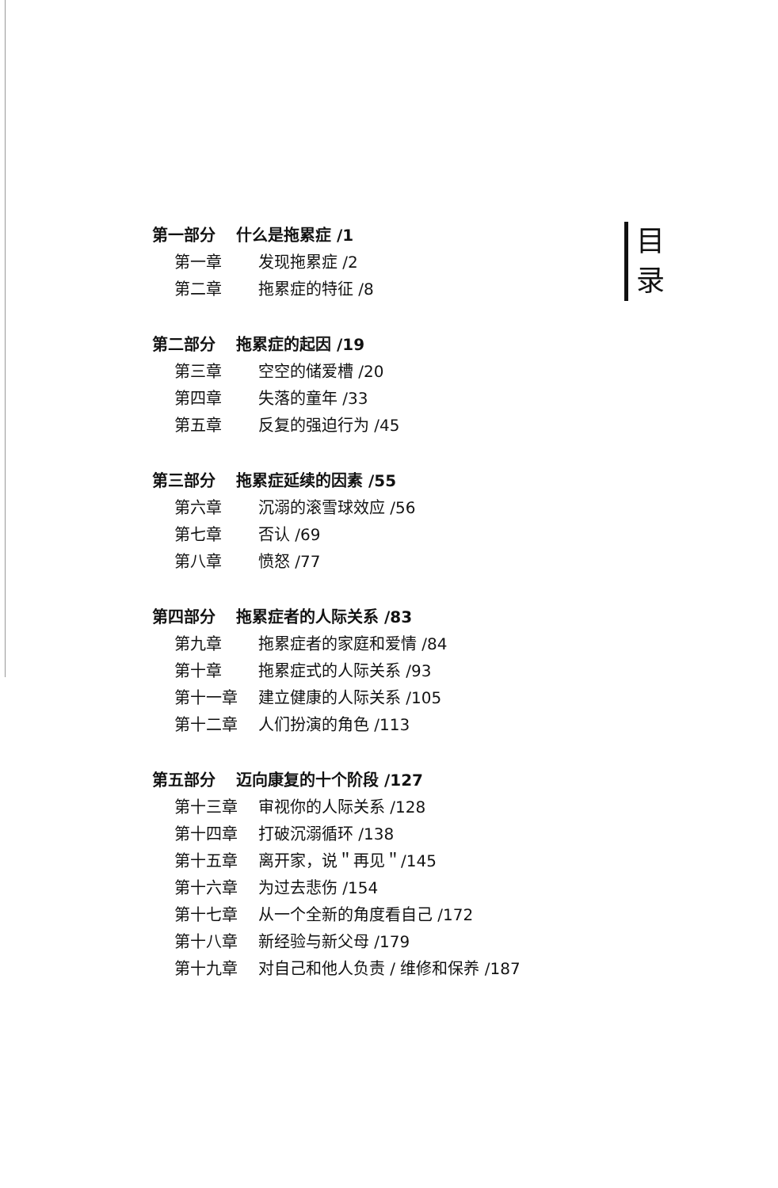第一部分 什么是拖累症 /1
第一章 发现拖累症 /2
第二章 拖累症的特征 /8
第二部分 拖累症的起因 /19
第三章 空空的储爱槽 /20
第四章 失落的童年 /33
第五章 反复的强迫行为 /45
第三部分 拖累症延续的因素 /55
第六章 沉溺的滚雪球效应 /56
第七章 否认 /69
第八章 愤怒 /77
第四部分 拖累症者的人际关系 /83
第九章 拖累症者的家庭和爱情 /84
第十章 拖累症式的人际关系 /93
第十一章 建立健康的人际关系 /105
第十二章 人们扮演的角色 /113
第五部分 迈向康复的十个阶段 /127
第十三章 审视你的人际关系 /128
第十四章 打破沉溺循环 /138
第十五章 离开家，说＂再见＂/145
第十六章 为过去悲伤 /154
第十七章 从一个全新的角度看自己 /172
第十八章 新经验与新父母 /179
第十九章 对自己和他人负责 / 维修和保养 /187
目
录